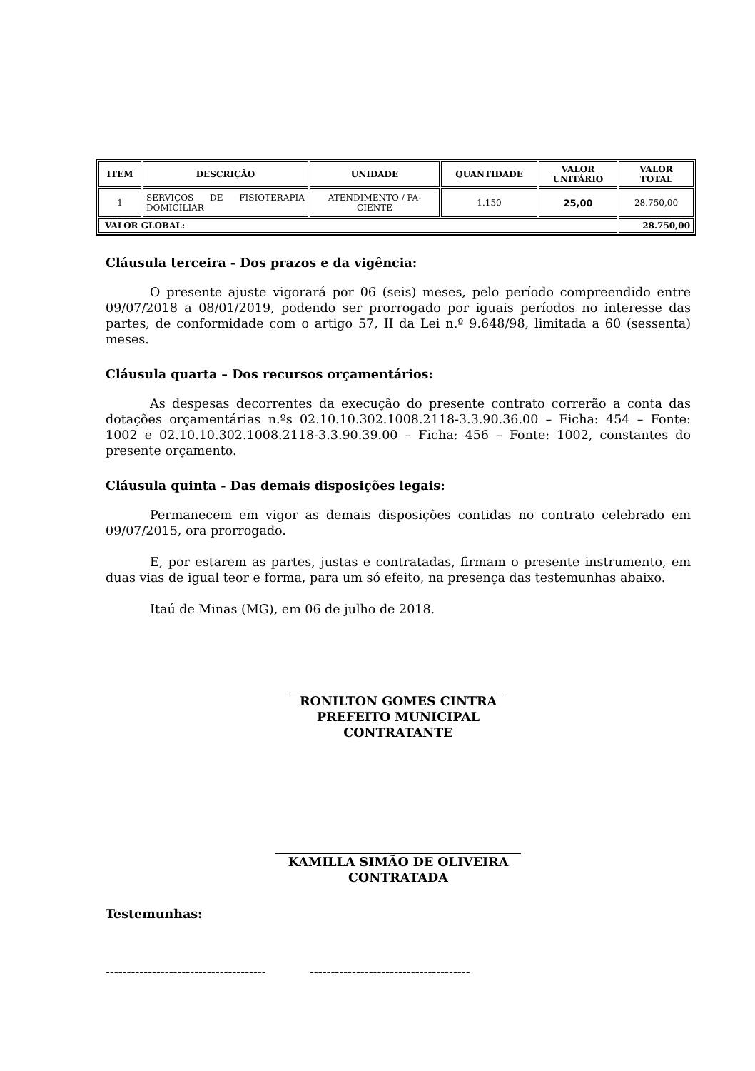| ITEM | DESCRIÇÃO | UNIDADE | QUANTIDADE | VALOR UNITÁRIO | VALOR TOTAL |
| --- | --- | --- | --- | --- | --- |
| 1 | SERVIÇOS DE FISIOTERAPIA DOMICILIAR | ATENDIMENTO / PA-CIENTE | 1.150 | 25,00 | 28.750,00 |
| VALOR GLOBAL: | | | | | 28.750,00 |
Cláusula terceira - Dos prazos e da vigência:
O presente ajuste vigorará por 06 (seis) meses, pelo período compreendido entre 09/07/2018 a 08/01/2019, podendo ser prorrogado por iguais períodos no interesse das partes, de conformidade com o artigo 57, II da Lei n.º 9.648/98, limitada a 60 (sessenta) meses.
Cláusula quarta – Dos recursos orçamentários:
As despesas decorrentes da execução do presente contrato correrão a conta das dotações orçamentárias n.ºs 02.10.10.302.1008.2118-3.3.90.36.00 – Ficha: 454 – Fonte: 1002 e 02.10.10.302.1008.2118-3.3.90.39.00 – Ficha: 456 – Fonte: 1002, constantes do presente orçamento.
Cláusula quinta - Das demais disposições legais:
Permanecem em vigor as demais disposições contidas no contrato celebrado em 09/07/2015, ora prorrogado.
E, por estarem as partes, justas e contratadas, firmam o presente instrumento, em duas vias de igual teor e forma, para um só efeito, na presença das testemunhas abaixo.
Itaú de Minas (MG), em 06 de julho de 2018.
RONILTON GOMES CINTRA
PREFEITO MUNICIPAL
CONTRATANTE
KAMILLA SIMÃO DE OLIVEIRA
CONTRATADA
Testemunhas:
-------------------------------------- --------------------------------------